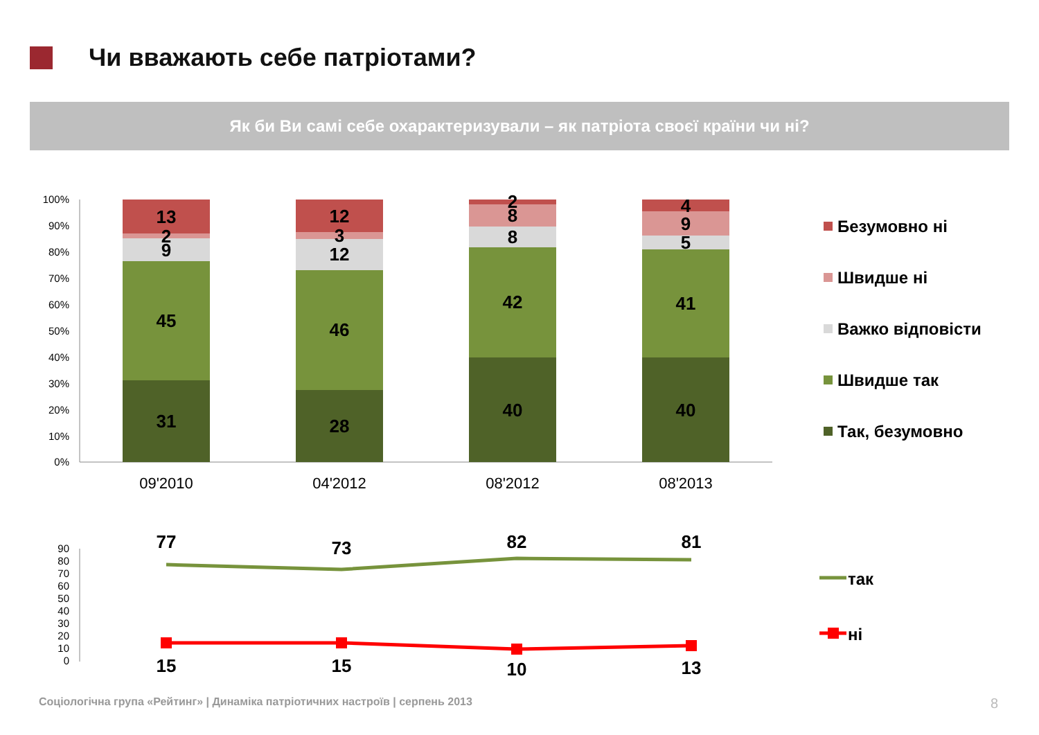Чи вважають себе патріотами?
Як би Ви самі себе охарактеризували – як патріота своєї країни чи ні?
100%
90%
80%
70%
60%
50%
40%
30%
20%
10%
0%
13
2
9
45
31
12
3
12
46
28
2
8
8
42
40
4
9
5
41
40
09'2010
04'2012
08'2012
08'2013
Безумовно ні
Швидше ні
Важко відповісти
Швидше так
Так, безумовно
90
80
70
60
50
40
30
20
10
0
77
73
82
81
15
15
10
13
так
ні
Соціологічна група «Рейтинг» | Динаміка патріотичних настроїв | серпень 2013
8